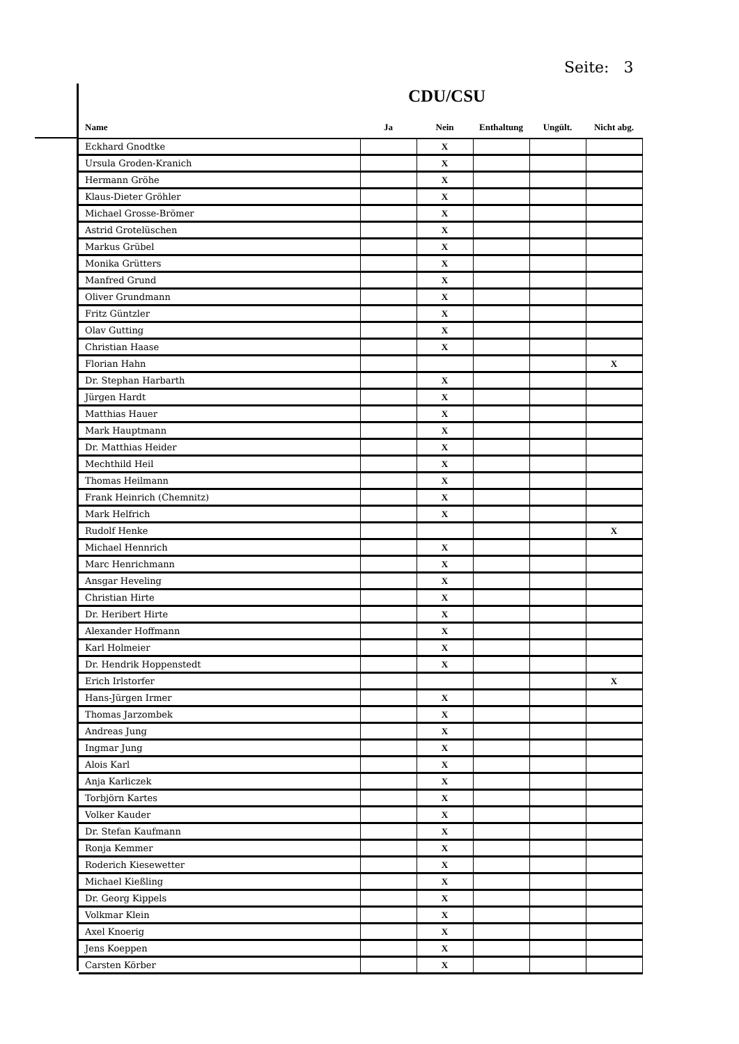Seite: 3
CDU/CSU
| Name | Ja | Nein | Enthaltung | Ungült. | Nicht abg. |
| --- | --- | --- | --- | --- | --- |
| Eckhard Gnodtke | | X | | | |
| Ursula Groden-Kranich | | X | | | |
| Hermann Gröhe | | X | | | |
| Klaus-Dieter Gröhler | | X | | | |
| Michael Grosse-Brömer | | X | | | |
| Astrid Grotelüschen | | X | | | |
| Markus Grübel | | X | | | |
| Monika Grütters | | X | | | |
| Manfred Grund | | X | | | |
| Oliver Grundmann | | X | | | |
| Fritz Güntzler | | X | | | |
| Olav Gutting | | X | | | |
| Christian Haase | | X | | | |
| Florian Hahn | | | | | X |
| Dr. Stephan Harbarth | | X | | | |
| Jürgen Hardt | | X | | | |
| Matthias Hauer | | X | | | |
| Mark Hauptmann | | X | | | |
| Dr. Matthias Heider | | X | | | |
| Mechthild Heil | | X | | | |
| Thomas Heilmann | | X | | | |
| Frank Heinrich (Chemnitz) | | X | | | |
| Mark Helfrich | | X | | | |
| Rudolf Henke | | | | | X |
| Michael Hennrich | | X | | | |
| Marc Henrichmann | | X | | | |
| Ansgar Heveling | | X | | | |
| Christian Hirte | | X | | | |
| Dr. Heribert Hirte | | X | | | |
| Alexander Hoffmann | | X | | | |
| Karl Holmeier | | X | | | |
| Dr. Hendrik Hoppenstedt | | X | | | |
| Erich Irlstorfer | | | | | X |
| Hans-Jürgen Irmer | | X | | | |
| Thomas Jarzombek | | X | | | |
| Andreas Jung | | X | | | |
| Ingmar Jung | | X | | | |
| Alois Karl | | X | | | |
| Anja Karliczek | | X | | | |
| Torbjörn Kartes | | X | | | |
| Volker Kauder | | X | | | |
| Dr. Stefan Kaufmann | | X | | | |
| Ronja Kemmer | | X | | | |
| Roderich Kiesewetter | | X | | | |
| Michael Kießling | | X | | | |
| Dr. Georg Kippels | | X | | | |
| Volkmar Klein | | X | | | |
| Axel Knoerig | | X | | | |
| Jens Koeppen | | X | | | |
| Carsten Körber | | X | | | |